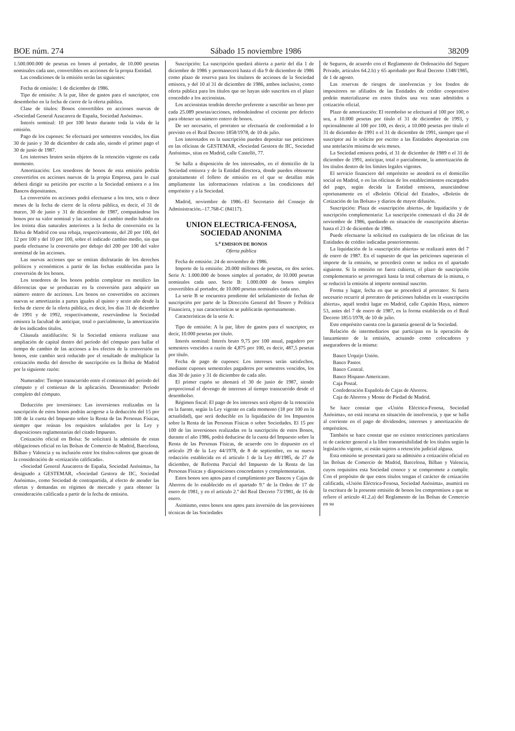BOE núm. 274 Sábado 15 noviembre 1986 38209
1.500.000.000 de pesetas en bonos al portador, de 10.000 pesetas nominales cada uno, convertibles en acciones de la propia Entidad.
Las condiciones de la emisión serán las siguientes:
Fecha de emisión: 1 de diciembre de 1986.
Tipo de emisión: A la par, libre de gastos para el suscriptor, con desembolso en la fecha de cierre de la oferta pública.
Clase de títulos: Bonos convertibles en acciones nuevas de «Sociedad General Azucarera de España, Sociedad Anónima».
Interés nominal: 10 por 100 bruto durante toda la vida de la emisión.
Pago de los cupones: Se efectuará por semestres vencidos, los días 30 de junio y 30 de diciembre de cada año, siendo el primer pago el 30 de junio de 1987.
Los intereses brutos serán objetos de la retención vigente en cada momento.
Amortización: Los tenedores de bonos de esta emisión podrán convertirlos en acciones nuevas de la propia Empresa, para lo cual deberá dirigir su petición por escrito a la Sociedad emisora o a los Bancos depositantes.
La conversión en acciones podrá efectuarse a los tres, seis o doce meses de la fecha de cierre de la oferta pública, es decir, el 31 de marzo, 30 de junio y 31 de diciembre de 1987, computándose los bonos por su valor nominal y las acciones al cambio medio habido en los treinta días naturales anteriores a la fecha de conversión en la Bolsa de Madrid con una rebaja, respectivamente, del 20 por 100, del 12 por 100 y del 10 por 100, sobre el indicado cambio medio, sin que pueda efectuarse la conversión por debajo del 200 por 100 del valor nomimal de las acciones.
Las nuevas acciones que se emitan disfrutarán de los derechos políticos y económicos a partir de las fechas establecidas para la conversión de los bonos.
Los tenedores de los bonos podrán completar en metálico las diferencias que se produzcan en la conversión para adquirir un número entero de acciones. Los bonos no convertidos en acciones nuevas se amortizarán a partes iguales al quinto y sexto año desde la fecha de cierre de la oferta pública, es decir, los días 31 de diciembre de 1991 y de 1992, respectivamente, reservándose la Sociedad emisora la facultad de anticipar, total o parcialmente, la amortización de los indicados títulos.
Cláusula antidilución: Si la Sociedad emisora realizase una ampliación de capital dentro del período del cómputo para hallar el tiempo de cambio de las acciones a los efectos de la conversión en bonos, este cambio será reducido por el resultado de multiplicar la cotización media del derecho de suscripción en la Bolsa de Madrid por la siguiente razón:
Numerador: Tiempo transcurrido entre el comienzo del periodo del cómputo y el comienzo de la aplicación. Denominador: Período completo del cómputo.
Deducción por inversiones: Las inversiones realizadas en la suscripción de estos bonos podrán acogerse a la deducción del 15 por 100 de la cuota del Impuesto sobre la Renta de las Personas Físicas, siempre que reúnan los requisitos señalados por la Ley y disposiciones reglamentarias del citado Impuesto.
Cotización oficial en Bolsa: Se solicitará la admisión de estas obligaciones oficial en las Bolsas de Comercio de Madrid, Barcelona, Bilbao y Valencia y su inclusión entre los títulos-valores que gozan de la consideración de «cotización calificada».
«Sociedad General Azucarera de España, Sociedad Anónima», ha designado a GESTEMAR, «Sociedad Gestora de IIC, Sociedad Anónima», como Sociedad de contrapartida, al efecto de atender las ofertas y demandas en régimen de mercado y para obtener la consideración calificada a partir de la fecha de emisión.
Suscripción: La suscripción quedará abierta a partir del día 1 de diciembre de 1986 y permanecerá hasta el día 9 de diciembre de 1986 como plazo de reserva para los titulares de acciones de la Sociedad emisora, y del 10 al 31 de diciembre de 1986, ambos inclusive, como oferta pública para los títulos que no hayan sido suscritos en el plazo concedido a los accionistas.
Los accionistas tendrán derecho preferente a suscribir un bono por cada 25.089 pesetas/acciones, redondeándose el cociente por defecto para obtener un número entero de bonos.
De ser necesario, el prorrateo se efectuaría de conformidad a lo previsto en el Real Decreto 1858/1978, de 10 de julio.
Los interesados en la suscripción pueden depositar sus peticiones en las oficinas de GESTEMAR, «Sociedad Gestora de IIC, Sociedad Anónima», sitas en Madrid, calle Castelló, 77.
Se halla a disposición de los interesados, en el domicilio de la Sociedad emisora y de la Entidad directora, donde pueden obtenerse gratuitamente el folleto de emisión en el que se detallan más ampliamente las informaciones relativas a las condiciones del empréstito y a la Sociedad.
Madrid, noviembre de 1986.–El Secretario del Consejo de Administración.–17.768-C (84117).
UNION ELECTRICA-FENOSA, SOCIEDAD ANONIMA
5.<sup>a</sup> EMISION DE BONOS
Oferta pública
Fecha de emisión: 24 de noviembre de 1986.
Importe de la emisión: 20.000 millones de pesetas, en dos series. Serie A: 1.000.000 de bonos simples al portador, de 10.000 pesetas nominales cada uno. Serie B: 1.000.000 de bonos simples convertibles al portador, de 10.000 pesetas nominales cada uno.
La serie B se encuentra pendiente del señalamiento de fechas de suscripción por parte de la Dirección General del Tesoro y Política Financiera, y sus características se publicarán oportunamente.
Características de la serie A:
Tipo de emisión: A la par, libre de gastos para el suscriptor, es decir, 10.000 pesetas por título.
Interés nominal: Interés bruto 9,75 por 100 anual, pagadero por semestres vencidos a razón de 4,875 por 100, es decir, 487,5 pesetas por título.
Fecha de pago de cupones: Los intereses serán satisfechos, mediante cupones semestrales pagaderos por semestres vencidos, los días 30 de junio y 31 de diciembre de cada año.
El primer cupón se abonará el 30 de junio de 1987, siendo proporcional el devengo de intereses al tiempo transcurrido desde el desembolso.
Régimen fiscal: El pago de los intereses será objeto de la retención en la fuente, según la Ley vigente en cada momento (18 por 100 en la actualidad), que será deducible en la liquidación de los Impuestos sobre la Renta de las Personas Físicas o sobre Sociedades. El 15 por 100 de las inversiones realizadas en la suscripción de estos Bonos, durante el año 1986, podrá deducirse de la cuota del Impuesto sobre la Renta de las Personas Físicas, de acuerdo con lo dispuesto en el artículo 29 de la Ley 44/1978, de 8 de septiembre, en su nueva redacción establecida en el artículo 1 de la Ley 48/1985, de 27 de diciembre, de Reforma Parcial del Impuesto de la Renta de las Personas Físicas y disposiciones concordantes y complementarias.
Estos bonos son aptos para el cumplimiento por Bancos y Cajas de Ahorros de lo establecido en el apartado 9.º de la Orden de 17 de enero de 1981, y en el artículo 2.º del Real Decreto 73/1981, de 16 de enero.
Asimismo, estos bonos son aptos para inversión de las provisiones técnicas de las Sociedades
de Seguros, de acuerdo con el Reglamento de Ordenación del Seguro Privado, artículos 64.2.b) y 65 aprobado por Real Decreto 1348/1985, de 1 de agosto.
Las reservas de riesgos de insolvencias y los fondos de impositores no afiliados de las Entidades de crédito cooperativo podrán materializarse en estos títulos una vez sean admitidos a cotización oficial.
Plazo de amortización: El reembolso se efectuará al 100 por 100, o sea, a 10.000 pesetas por título el 31 de diciembre de 1993, y opcionalmente al 100 por 100, es decir, a 10.000 pesetas por título el 31 de diciembre de 1991 o el 31 de diciembre de 1991, siempre que el suscriptor así lo solicite por escrito a las Entidades depositarias con una antelación mínima de seis meses.
La Sociedad emisora podrá, el 31 de diciembre de 1989 o el 31 de diciembre de 1991, anticipar, total o parcialmente, la amortización de los títulos dentro de los límites legales vigentes.
El servicio financiero del empréstito se atenderá en el domicilio social en Madrid, o en las oficinas de los establecimientos encargados del pago, según decida la Entidad emisora, anunciándose oportunamente en el «Boletín Oficial del Estado», «Boletín de Cotización de las Bolsas» y diarios de mayor difusión.
Suscripción: Plaza de «suscripción abierta», de liquidación y de suscripción complementaria: La suscripción comenzará el día 24 de noviembre de 1986, quedando en situación de «suscripción abierta» hasta el 23 de diciembre de 1986.
Puede efectuarse la solicitud en cualquiera de las oficinas de las Entidades de crédito indicadas posteriormente.
La liquidación de la «suscripción abierta» se realizará antes del 7 de enero de 1987. En el supuesto de que las peticiones superaran el importe de la emisión, se procederá como se indica en el apartado siguiente. Si la emisión no fuera cubierta, el plazo de suscripción complementario se prorrogará hasta la total cobertura de la misma, o se reducirá la emisión al importe nominal suscrito.
Forma y lugar, fecha en que se procederá al prorrateo: Si fuera necesario recurrir al prorrateo de peticiones habidas en la «suscripción abierta», aquél tendrá lugar en Madrid, calle Capitán Haya, número 53, antes del 7 de enero de 1987, en la forma establecida en el Real Decreto 1851/1978, de 10 de julio.
Este empréstito cuenta con la garantía general de la Sociedad.
Relación de intermediarios que participan en la operación de lanzamiento de la emisión, actuando como colocadores y aseguradores de la misma:
Banco Urquijo Unión.
Banco Pastor.
Banco Central.
Banco Hispano Americano.
Caja Postal.
Confederación Española de Cajas de Ahorros.
Caja de Ahorros y Monte de Piedad de Madrid.
Se hace constar que «Unión Eléctrica-Fenosa, Sociedad Anónima», no está incursa en situación de insolvencia, y que se halla al corriente en el pago de dividendos, intereses y amortización de empréstitos.
También se hace constar que no existen restricciones particulares ni de carácter general a la libre transmisibilidad de los títulos según la legislación vigente, ni están sujetos a retención judicial alguna.
Esta emisión se presentará para su admisión a cotización oficial en las Bolsas de Comercio de Madrid, Barcelona, Bilbao y Valencia, cuyos requisitos esta Sociedad conoce y se compromete a cumplir. Con el propósito de que estos títulos tengan el carácter de cotización calificada, «Unión Eléctrica-Fenosa, Sociedad Anónima», asumirá en la escritura de la presente emisión de bonos los compromisos a que se refiere el artículo 41.2.a) del Reglamento de las Bolsas de Comercio en su